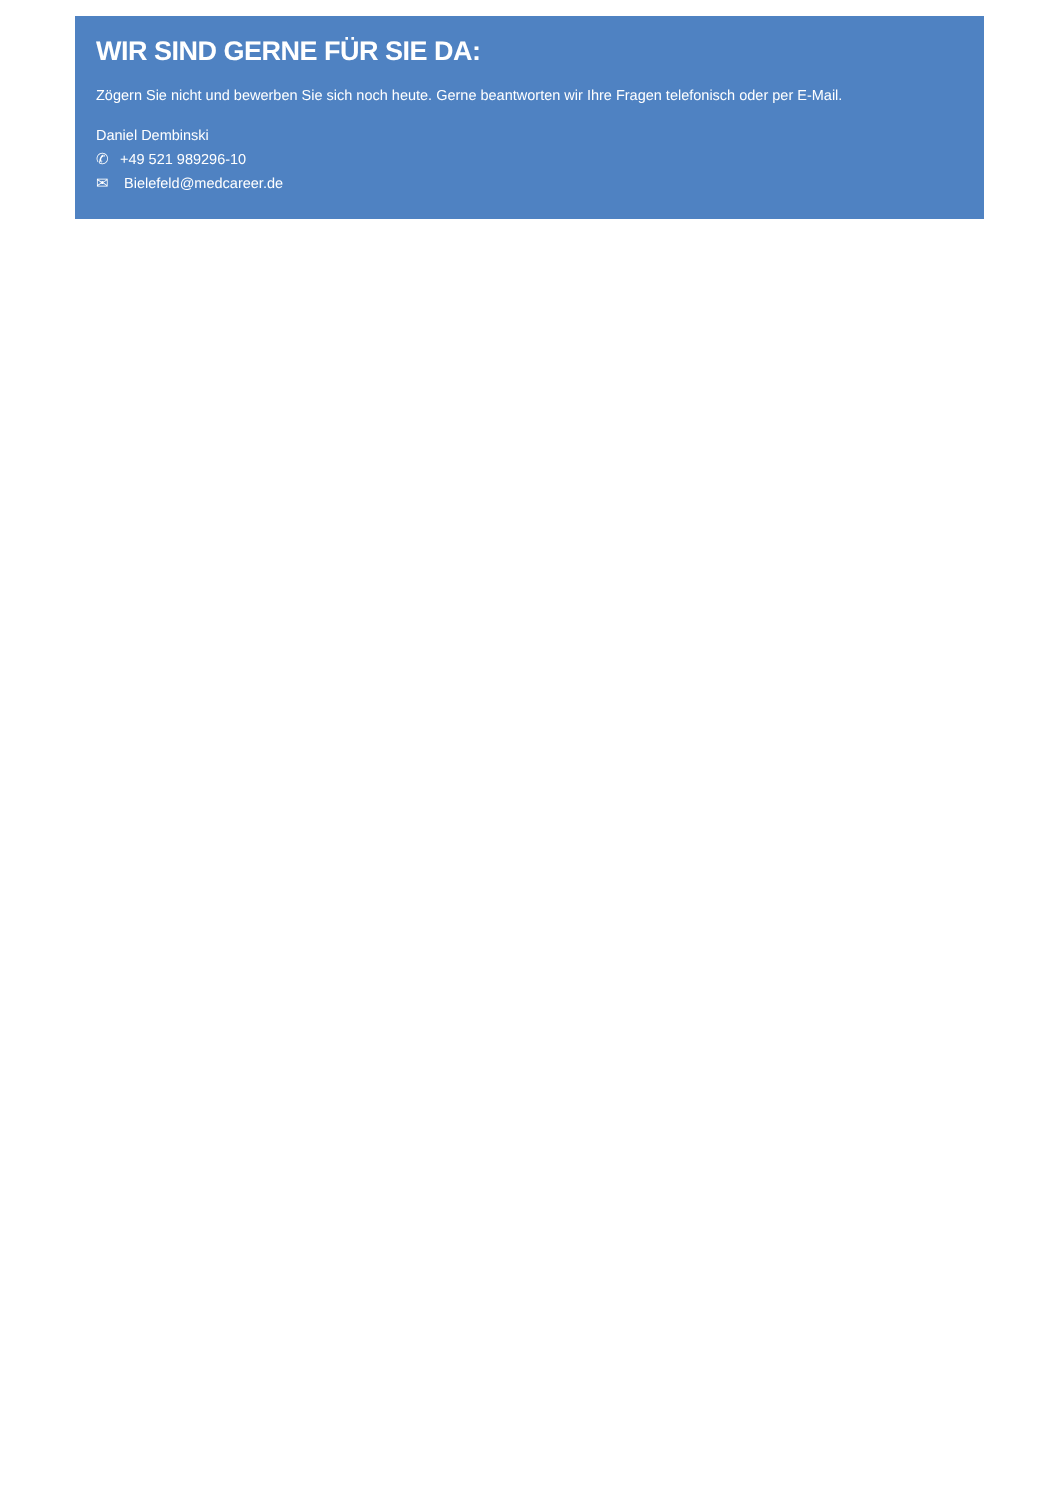WIR SIND GERNE FÜR SIE DA:
Zögern Sie nicht und bewerben Sie sich noch heute. Gerne beantworten wir Ihre Fragen telefonisch oder per E-Mail.
Daniel Dembinski
✆ +49 521 989296-10
✉ Bielefeld@medcareer.de